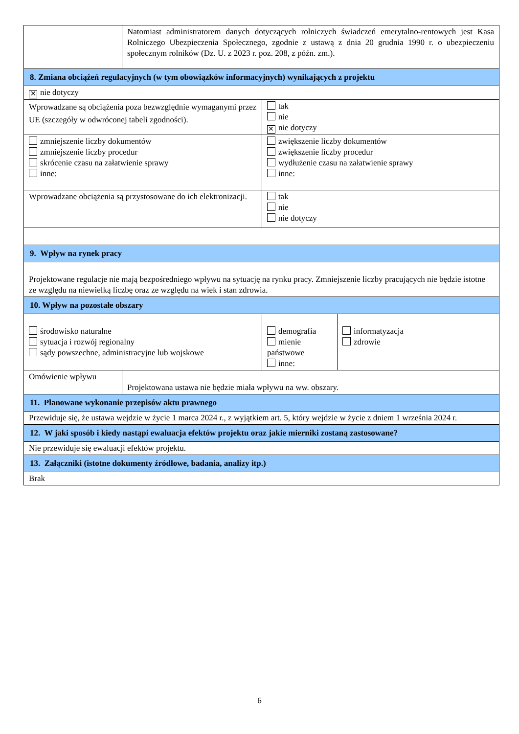| | Natomiast administratorem danych dotyczących rolniczych świadczeń emerytalno-rentowych jest Kasa Rolniczego Ubezpieczenia Społecznego, zgodnie z ustawą z dnia 20 grudnia 1990 r. o ubezpieczeniu społecznym rolników (Dz. U. z 2023 r. poz. 208, z późn. zm.). | | |
| 8. Zmiana obciążeń regulacyjnych (w tym obowiązków informacyjnych) wynikających z projektu | | | |
| ✕ nie dotyczy | | | |
| Wprowadzane są obciążenia poza bezwzględnie wymaganymi przez UE (szczegóły w odwróconej tabeli zgodności). | | tak nie ✕ nie dotyczy | |
| zmniejszenie liczby dokumentów zmniejszenie liczby procedur skrócenie czasu na załatwienie sprawy inne: | | zwiększenie liczby dokumentów zwiększenie liczby procedur wydłużenie czasu na załatwienie sprawy inne: | |
| Wprowadzane obciążenia są przystosowane do ich elektronizacji. | | tak nie nie dotyczy | |
| 9. Wpływ na rynek pracy | | | |
| Projektowane regulacje nie mają bezpośredniego wpływu na sytuację na rynku pracy. Zmniejszenie liczby pracujących nie będzie istotne ze względu na niewielką liczbę oraz ze względu na wiek i stan zdrowia. | | | |
| 10. Wpływ na pozostałe obszary | | | |
| środowisko naturalne sytuacja i rozwój regionalny sądy powszechne, administracyjne lub wojskowe | | demografia mienie państwowe inne: | informatyzacja zdrowie |
| Omówienie wpływu | Projektowana ustawa nie będzie miała wpływu na ww. obszary. | | |
| 11. Planowane wykonanie przepisów aktu prawnego | | | |
| Przewiduje się, że ustawa wejdzie w życie 1 marca 2024 r., z wyjątkiem art. 5, który wejdzie w życie z dniem 1 września 2024 r. | | | |
| 12. W jaki sposób i kiedy nastąpi ewaluacja efektów projektu oraz jakie mierniki zostaną zastosowane? | | | |
| Nie przewiduje się ewaluacji efektów projektu. | | | |
| 13. Załączniki (istotne dokumenty źródłowe, badania, analizy itp.) | | | |
| Brak | | | |
6